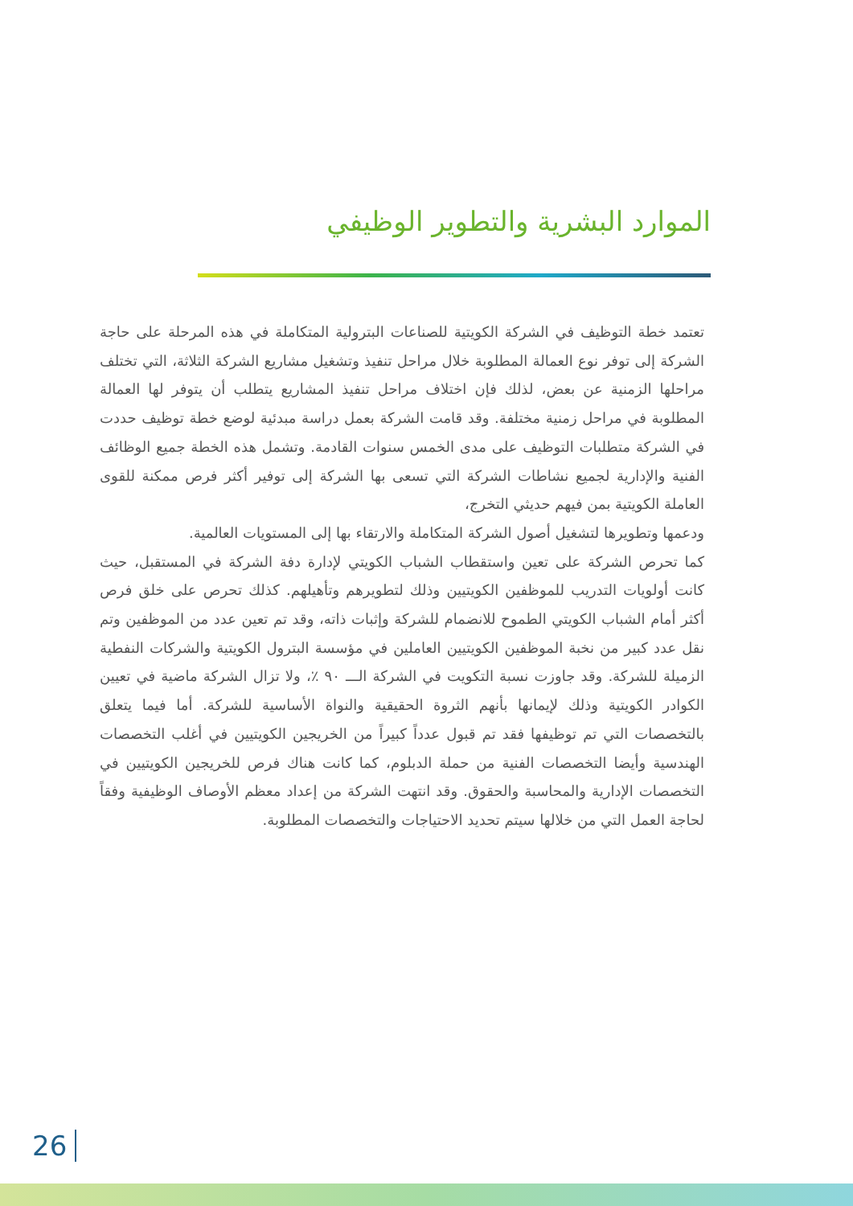الموارد البشرية والتطوير الوظيفي
تعتمد خطة التوظيف في الشركة الكويتية للصناعات البترولية المتكاملة في هذه المرحلة على حاجة الشركة إلى توفر نوع العمالة المطلوبة خلال مراحل تنفيذ وتشغيل مشاريع الشركة الثلاثة، التي تختلف مراحلها الزمنية عن بعض، لذلك فإن اختلاف مراحل تنفيذ المشاريع يتطلب أن يتوفر لها العمالة المطلوبة في مراحل زمنية مختلفة. وقد قامت الشركة بعمل دراسة مبدئية لوضع خطة توظيف حددت في الشركة متطلبات التوظيف على مدى الخمس سنوات القادمة. وتشمل هذه الخطة جميع الوظائف الفنية والإدارية لجميع نشاطات الشركة التي تسعى بها الشركة إلى توفير أكثر فرص ممكنة للقوى العاملة الكويتية بمن فيهم حديثي التخرج،
ودعمها وتطويرها لتشغيل أصول الشركة المتكاملة والارتقاء بها إلى المستويات العالمية.
كما تحرص الشركة على تعين واستقطاب الشباب الكويتي لإدارة دفة الشركة في المستقبل، حيث كانت أولويات التدريب للموظفين الكويتيين وذلك لتطويرهم وتأهيلهم. كذلك تحرص على خلق فرص أكثر أمام الشباب الكويتي الطموح للانضمام للشركة وإثبات ذاته، وقد تم تعين عدد من الموظفين وتم نقل عدد كبير من نخبة الموظفين الكويتيين العاملين في مؤسسة البترول الكويتية والشركات النفطية الزميلة للشركة. وقد جاوزت نسبة التكويت في الشركة الـــ ٩٠ ٪، ولا تزال الشركة ماضية في تعيين الكوادر الكويتية وذلك لإيمانها بأنهم الثروة الحقيقية والنواة الأساسية للشركة. أما فيما يتعلق بالتخصصات التي تم توظيفها فقد تم قبول عدداً كبيراً من الخريجين الكويتيين في أغلب التخصصات الهندسية وأيضا التخصصات الفنية من حملة الدبلوم، كما كانت هناك فرص للخريجين الكويتيين في التخصصات الإدارية والمحاسبة والحقوق. وقد انتهت الشركة من إعداد معظم الأوصاف الوظيفية وفقاً لحاجة العمل التي من خلالها سيتم تحديد الاحتياجات والتخصصات المطلوبة.
26